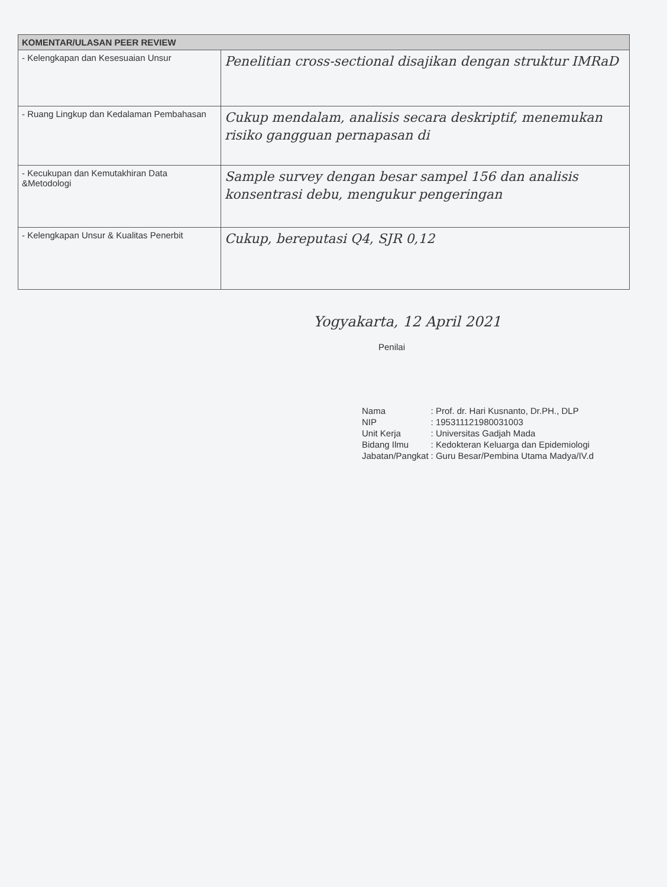| KOMENTAR/ULASAN PEER REVIEW | |
| --- | --- |
| - Kelengkapan dan Kesesuaian Unsur | Penelitian cross-sectional disajikan dengan struktur IMRaD |
| - Ruang Lingkup dan Kedalaman Pembahasan | Cukup mendalam, analisis secara deskriptif, menemukan risiko gangguan pernapasan di |
| - Kecukupan dan Kemutakhiran Data &Metodologi | Sample survey dengan besar sampel 156 dan analisis konsentrasi debu, mengukur pengeringan |
| - Kelengkapan Unsur & Kualitas Penerbit | Cukup, bereputasi Q4, SJR 0,12 |
Yogyakarta, 12 April 2021
Penilai
| Nama | : Prof. dr. Hari Kusnanto, Dr.PH., DLP |
| NIP | : 195311121980031003 |
| Unit Kerja | : Universitas Gadjah Mada |
| Bidang Ilmu | : Kedokteran Keluarga dan Epidemiologi |
| Jabatan/Pangkat | : Guru Besar/Pembina Utama Madya/IV.d |